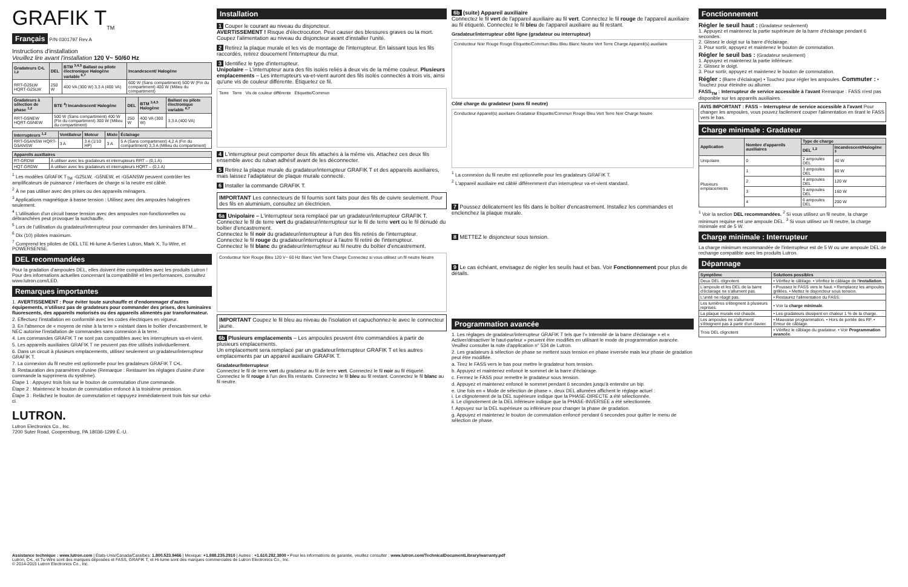GRAFIK T<sub>TM</sub>
Français
P/N 0301797 Rev A
Instructions d'installation
Veuillez lire avant l'installation 120 V~ 50/60 Hz
| Gradateurs C•L <sup>1,2</sup> | DEL | BTM <sup>3,4,5</sup> Ballast ou pilote électronique Halogène variable <sup>6,7</sup> | Incandescent/ Halogène |
| --- | --- | --- | --- |
| RRT-G25LW HQRT-G25LW | 250 W | 400 VA (300 W) 3,3 A (400 VA) | 600 W (Sans compartiment) 500 W (Fin du compartiment) 400 W (Milieu du compartiment) |
| Gradateurs à sélection de phase <sup>1,2</sup> | BTE <sup>4</sup>/ Incandescent/ Halogène | DEL | BTM <sup>3,4,5</sup> Halogène | Ballast ou pilote électronique variable <sup>6,7</sup> |
| --- | --- | --- | --- | --- |
| RRT-G5NEW HQRT-G5NEW | 500 W (Sans compartiment) 400 W (Fin du compartiment) 300 W (Milieu du compartiment) | 250 W | 400 VA (300 W) | 3,3 A (400 VA) |
| Interrupteurs <sup>1,2</sup> | Ventilateur | Moteur | Mixte | Éclairage |
| --- | --- | --- | --- | --- |
| RRT-G5ANSW HQRT-G5ANSW | 3 A | 3 A (1/10 HP) | 3 A | 5 A (Sans compartiment) 4,2 A (Fin du compartiment) 3,3 A (Milieu du compartiment) |
| Appareils auxiliaires | |
| --- | --- |
| RT-GRDW | À utiliser avec les gradateurs et interrupteurs RRT – (0,1 A) |
| HQT-GRDW | À utiliser avec les gradateurs et interrupteurs HQRT – (0,1 A) |
<sup>1</sup> Les modèles GRAFIK T<sub>TM</sub> -G25LW, -G5NEW, et -G5ANSW peuvent contrôler les amplificateurs de puissance / interfaces de charge si la neutre est câblé.
<sup>2</sup> À ne pas utiliser avec des prises ou des appareils ménagers.
<sup>3</sup> Applications magnétique à basse tension : Utilisez avec des ampoules halogènes seulement.
<sup>4</sup> L'utilisation d'un circuit basse tension avec des ampoules non-fonctionnelles ou débranchées peut provoquer la surchauffe.
<sup>5</sup> Lors de l'utilisation du gradateur/interrupteur pour commander des luminaires BTM...
<sup>6</sup> Dix (10) pilotes maximum.
<sup>7</sup> Comprend les pilotes de DEL LTE Hi-lume A-Series Lutron, Mark X, Tu-Wire, et POWERSENSE.
DEL recommandées
Pour la gradation d'ampoules DEL, elles doivent être compatibles avec les produits Lutron ! Pour des informations actuelles concernant la compatibilité et les performances, consultez www.lutron.com/LED.
Remarques importantes
1. AVERTISSEMENT : Pour éviter toute surchauffe et d'endommager d'autres équipements, n'utilisez pas de gradateurs pour commander des prises, des luminaires fluorescents, des appareils motorisés ou des appareils alimentés par transformateur.
2. Effectuez l'installation en conformité avec les codes électriques en vigueur.
3. En l'absence de « moyens de mise à la terre » existant dans le boîtier d'encastrement, le NEC autorise l'installation de commandes sans connexion à la terre.
4. Les commandes GRAFIK T ne sont pas compatibles avec les interrupteurs va-et-vient.
5. Les appareils auxiliaires GRAFIK T ne peuvent pas être utilisés individuellement.
6. Dans un circuit à plusieurs emplacements, utilisez seulement un gradateur/interrupteur GRAFIK T.
7. La connexion du fil neutre est optionnelle pour les gradateurs GRAFIK T C•L.
8. Restauration des paramètres d'usine (Remarque : Restaurer les réglages d'usine d'une commande la supprimera du système).
Étape 1 : Appuyez trois fois sur le bouton de commutation d'une commande.
Étape 2 : Maintenez le bouton de commutation enfoncé à la troisième pression.
Étape 3 : Relâchez le bouton de commutation et rappuyez immédiatement trois fois sur celui-ci.
LUTRON.
Lutron Electronics Co., Inc.
7200 Suter Road, Coopersburg, PA 18036-1299 É.-U.
Installation
1 Couper le courant au niveau du disjoncteur.
AVERTISSEMENT ! Risque d'électrocution. Peut causer des blessures graves ou la mort. Coupez l'alimentation au niveau du disjoncteur avant d'installer l'unité.
2 Retirez la plaque murale et les vis de montage de l'interrupteur. En laissant tous les fils raccordés, retirez doucement l'interrupteur du mur.
3 Identifiez le type d'interrupteur.
Unipolaire – L'interrupteur aura des fils isolés reliés à deux vis de la même couleur. Plusieurs emplacements – Les interrupteurs va-et-vient auront des fils isolés connectés à trois vis, ainsi qu'une vis de couleur différente. Étiquetez ce fil.
Terre Terre Vis de couleur différente Étiquette/Commun
4 L'interrupteur peut comporter deux fils attachés à la même vis. Attachez ces deux fils ensemble avec du ruban adhésif avant de les déconnecter.
5 Retirez la plaque murale du gradateur/interrupteur GRAFIK T et des appareils auxiliaires, mais laissez l'adaptateur de plaque murale connecté.
6 Installer la commande GRAFIK T.
IMPORTANT Les connecteurs de fil fournis sont faits pour des fils de cuivre seulement. Pour des fils en aluminium, consultez un électricien.
6a Unipolaire – L'interrupteur sera remplacé par un gradateur/interrupteur GRAFIK T.
Connectez le fil de terre vert du gradateur/interrupteur sur le fil de terre vert ou le fil dénudé du boîtier d'encastrement.
Connectez le fil noir du gradateur/interrupteur à l'un des fils retirés de l'interrupteur.
Connectez le fil rouge du gradateur/interrupteur à l'autre fil retiré de l'interrupteur.
Connectez le fil blanc du gradateur/interrupteur au fil neutre du boîtier d'encastrement.
Conducteur Noir Rouge Bleu 120 V~ 60 Hz Blanc Vert Terre Charge Connectez si vous utilisez un fil neutre Neutre
IMPORTANT Coupez le fil bleu au niveau de l'isolation et capuchonnez-le avec le connecteur jaune.
6b Plusieurs emplacements – Les ampoules peuvent être commandées à partir de plusieurs emplacements.
Un emplacement sera remplacé par un gradateur/interrupteur GRAFIK T et les autres emplacements par un appareil auxiliaire GRAFIK T.
Gradateur/Interrupteur
Connectez le fil de terre vert du gradateur au fil de terre vert. Connectez le fil noir au fil étiqueté. Connectez le fil rouge à l'un des fils restants. Connectez le fil bleu au fil restant. Connectez le fil blanc au fil neutre.
6b (suite) Appareil auxiliaire
Connectez le fil vert de l'appareil auxiliaire au fil vert. Connectez le fil rouge de l'appareil auxiliaire au fil étiqueté. Connectez le fil bleu de l'appareil auxiliaire au fil restant.
Gradateur/interrupteur côté ligne (gradateur ou interrupteur)
Conducteur Noir Rouge Rouge Étiquette/Commun Bleu Bleu Blanc Neutre Vert Terre Charge Appareil(s) auxiliaire
Côté charge du gradateur (sans fil neutre)
Conducteur Appareil(s) auxiliaire Gradateur Étiquette/Commun Rouge Bleu Vert Terre Noir Charge Neutre
<sup>1</sup> La connexion du fil neutre est optionnelle pour les gradateurs GRAFIK T.
<sup>2</sup> L'appareil auxiliaire est câblé différemment d'un interrupteur va-et-vient standard.
7 Poussez délicatement les fils dans le boîtier d'encastrement. Installez les commandes et enclenchez la plaque murale.
8 METTEZ le disjoncteur sous tension.
9 Le cas échéant, envisagez de régler les seuils haut et bas. Voir Fonctionnement pour plus de détails.
Programmation avancée
1. Les réglages de gradateur/interrupteur GRAFIK T tels que l'« Intensité de la barre d'éclairage » et « Activer/désactiver le haut-parleur » peuvent être modifiés en utilisant le mode de programmation avancée. Veuillez consulter la note d'application n° 534 de Lutron.
2. Les gradateurs à sélection de phase se mettent sous tension en phase inversée mais leur phase de gradation peut être modifiée.
a. Tirez le FASS vers le bas pour mettre le gradateur hors tension.
b. Appuyez et maintenez enfoncé le sommet de la barre d'éclairage.
c. Fermez le FASS pour remettre le gradateur sous tension.
d. Appuyez et maintenez enfoncé le sommet pendant 6 secondes jusqu'à entendre un bip.
e. Une fois en « Mode de sélection de phase », deux DEL allumées affichent le réglage actuel :
i. Le clignotement de la DEL supérieure indique que la PHASE-DIRECTE a été sélectionnée.
ii. Le clignotement de la DEL inférieure indique que la PHASE-INVERSÉE a été sélectionnée.
f. Appuyez sur la DEL supérieure ou inférieure pour changer la phase de gradation.
g. Appuyez et maintenez le bouton de commutation enfoncé pendant 6 secondes pour quitter le menu de sélection de phase.
Fonctionnement
Régler le seuil haut : (Gradateur seulement)
1. Appuyez et maintenez la partie supérieure de la barre d'éclairage pendant 6 secondes.
2. Glissez le doigt sur la barre d'éclairage.
3. Pour sortir, appuyez et maintenez le bouton de commutation.
Régler le seuil bas : (Gradateur seulement)
1. Appuyez et maintenez la partie inférieure.
2. Glissez le doigt.
3. Pour sortir, appuyez et maintenez le bouton de commutation.
Régler : (Barre d'éclairage) • Touchez pour régler les ampoules. Commuter : • Touchez pour éteindre ou allumer.
FASS<sub>TM</sub> : Interrupteur de service accessible à l'avant Remarque : FASS n'est pas disponible sur les appareils auxiliaires.
AVIS IMPORTANT : FASS – Interrupteur de service accessible à l'avant Pour changer les ampoules, vous pouvez facilement couper l'alimentation en tirant le FASS vers le bas.
Charge minimale : Gradateur
| Application | Nombre d'appareils auxiliaires | Type de charge | |
| --- | --- | --- | --- |
| | | DEL <sup>1,2</sup> | Incandescent/Halogène <sup>3</sup> |
| Unipolaire | 0 | 2 ampoules DEL | 40 W |
| Plusieurs emplacements | 1 | 3 ampoules DEL | 80 W |
| | 2 | 4 ampoules DEL | 120 W |
| | 3 | 5 ampoules DEL | 160 W |
| | 4 | 6 ampoules DEL | 200 W |
<sup>1</sup> Voir la section DEL recommandées. <sup>2</sup> Si vous utilisez un fil neutre, la charge minimum requise est une ampoule DEL. <sup>3</sup> Si vous utilisez un fil neutre, la charge minimale est de 5 W.
Charge minimale : Interrupteur
La charge minimum recommandée de l'interrupteur est de 5 W ou une ampoule DEL de rechange compatible avec les produits Lutron.
Dépannage
| Symptôme | Solutions possibles |
| --- | --- |
| Deux DEL clignotent. | • Vérifiez le câblage. • Vérifiez le câblage de l' Installation . |
| L'ampoule et les DEL de la barre d'éclairage ne s'allument pas. | • Poussez le FASS vers le haut. • Remplacez les ampoules grillées. • Mettez le disjoncteur sous tension. |
| L'unité ne réagit pas. | • Restaurez l'alimentation du FASS. |
| Les lumières s'éteignent à plusieurs reprises. | • Voir la charge minimale . |
| La plaque murale est chaude. | • Les gradateurs dissipent en chaleur 1 % de la charge. |
| Les ampoules ne s'allument/ s'éteignent pas à partir d'un clavier. | • Mauvaise programmation. • Hors de portée des RF. • Erreur de câblage. |
| Trois DEL clignotent | • Vérifiez le câblage du gradateur. • Voir Programmation avancée . |
Assistance technique : www.lutron.com | États-Unis/Canada/Caraïbes: 1.800.523.9466 | Mexique: +1.888.235.2910 | Autres : +1.610.282.3800 • Pour les informations de garantie, veuillez consulter : www.lutron.com/TechnicalDocumentLibrary/warranty.pdf
Lutron, C•L, et Tu-Wire sont des marques déposées et FASS, GRAFIK T, et Hi-lume sont des marques commerciales de Lutron Electronics Co., Inc.
© 2014-2015 Lutron Electronics Co., Inc.